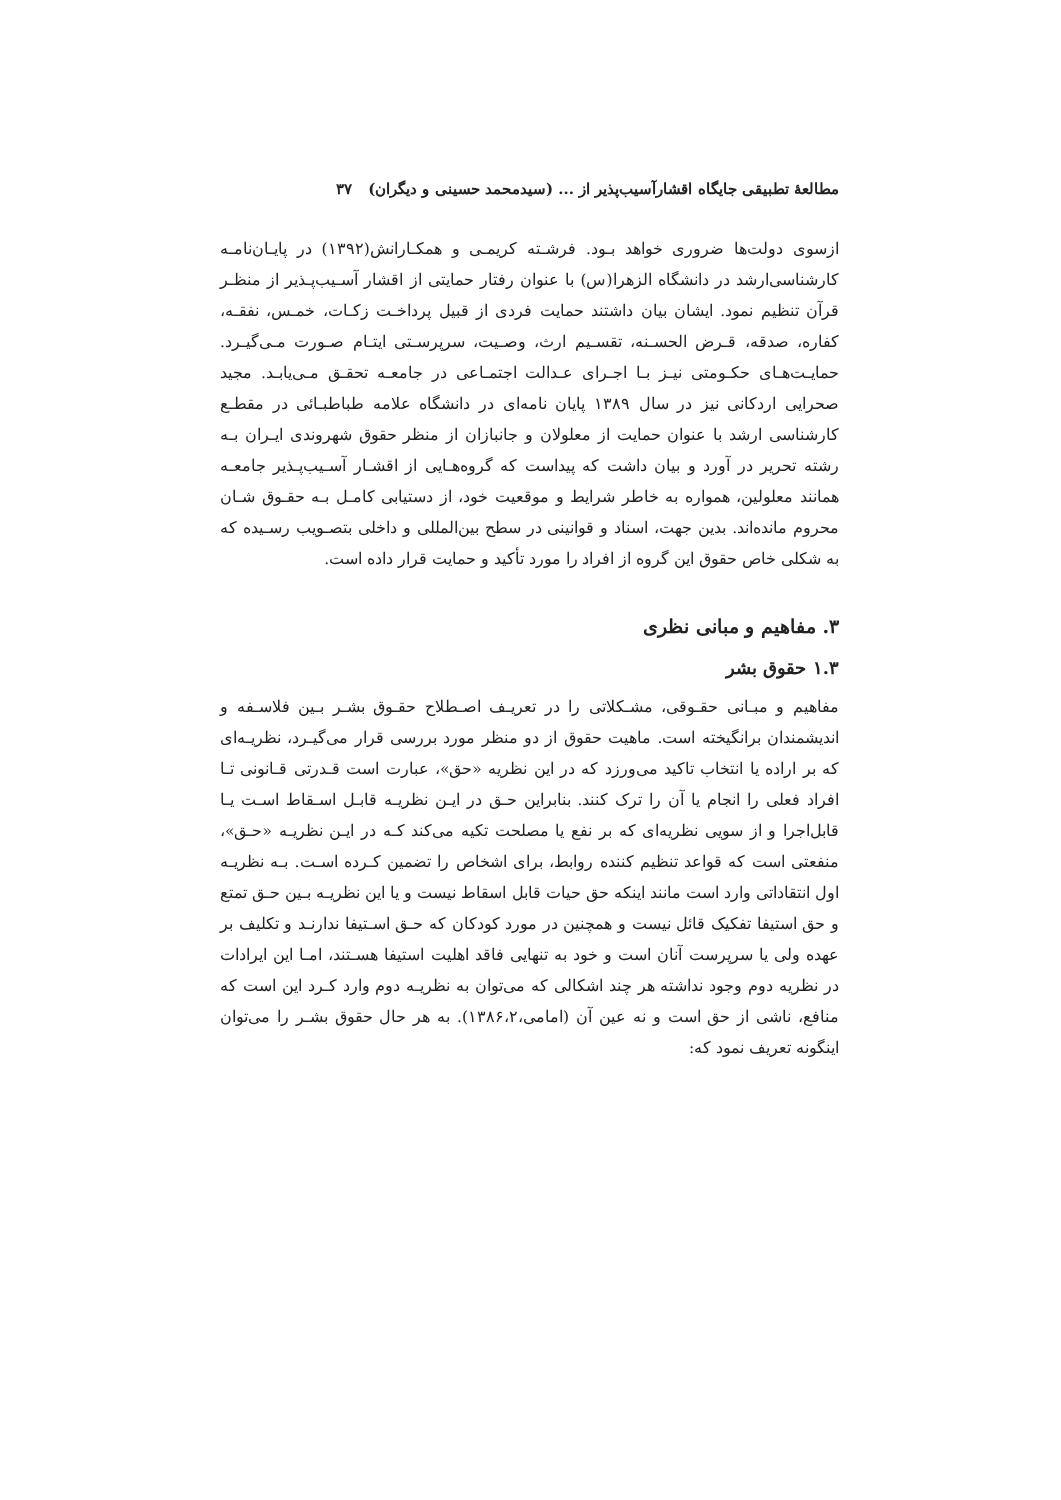مطالعهٔ تطبیقی جایگاه اقشارآسیب‌پذیر از ... (سیدمحمد حسینی و دیگران) ۳۷
ازسوی دولت‌ها ضروری خواهد بـود. فرشـته کریمـی و همکـارانش(۱۳۹۲) در پایـان‌نامـه کارشناسی‌ارشد در دانشگاه الزهرا(س) با عنوان رفتار حمایتی از اقشار آسـیب‌پـذیر از منظـر قرآن تنظیم نمود. ایشان بیان داشتند حمایت فردی از قبیل پرداخـت زکـات، خمـس، نفقـه، کفاره، صدقه، قـرض الحسـنه، تقسـیم ارث، وصـیت، سرپرسـتی ایتـام صـورت مـی‌گیـرد. حمایـت‌هـای حکـومتی نیـز بـا اجـرای عـدالت اجتمـاعی در جامعـه تحقـق مـی‌یابـد. مجید صحرایی اردکانی نیز در سال ۱۳۸۹ پایان نامه‌ای در دانشگاه علامه طباطبـائی در مقطـع کارشناسی ارشد با عنوان حمایت از معلولان و جانبازان از منظر حقوق شهروندی ایـران بـه رشته تحریر در آورد و بیان داشت که پیداست که گروه‌هـایی از اقشـار آسـیب‌پـذیر جامعـه همانند معلولین، همواره به خاطر شرایط و موقعیت خود، از دستیابی کامـل بـه حقـوق شـان محروم مانده‌اند. بدین جهت، اسناد و قوانینی در سطح بین‌المللی و داخلی بتصـویب رسـیده که به شکلی خاص حقوق این گروه از افراد را مورد تأکید و حمایت قرار داده است.
۳. مفاهیم و مبانی نظری
۱.۳ حقوق بشر
مفاهیم و مبـانی حقـوقی، مشـکلاتی را در تعریـف اصـطلاح حقـوق بشـر بـین فلاسـفه و اندیشمندان برانگیخته است. ماهیت حقوق از دو منظر مورد بررسی قرار می‌گیـرد، نظریـه‌ای که بر اراده یا انتخاب تاکید می‌ورزد که در این نظریه «حق»، عبارت است قـدرتی قـانونی تـا افراد فعلی را انجام یا آن را ترک کنند. بنابراین حـق در ایـن نظریـه قابـل اسـقاط اسـت یـا قابل‌اجرا و از سویی نظریه‌ای که بر نفع یا مصلحت تکیه می‌کند کـه در ایـن نظریـه «حـق»، منفعتی است که قواعد تنظیم کننده روابط، برای اشخاص را تضمین کـرده اسـت. بـه نظریـه اول انتقاداتی وارد است مانند اینکه حق حیات قابل اسقاط نیست و یا این نظریـه بـین حـق تمتع و حق استیفا تفکیک قائل نیست و همچنین در مورد کودکان که حـق اسـتیفا ندارنـد و تکلیف بر عهده ولی یا سرپرست آنان است و خود به تنهایی فاقد اهلیت استیفا هسـتند، امـا این ایرادات در نظریه دوم وجود نداشته هر چند اشکالی که می‌توان به نظریـه دوم وارد کـرد این است که منافع، ناشی از حق است و نه عین آن (امامی،۱۳۸۶،۲). به هر حال حقوق بشـر را می‌توان اینگونه تعریف نمود که: